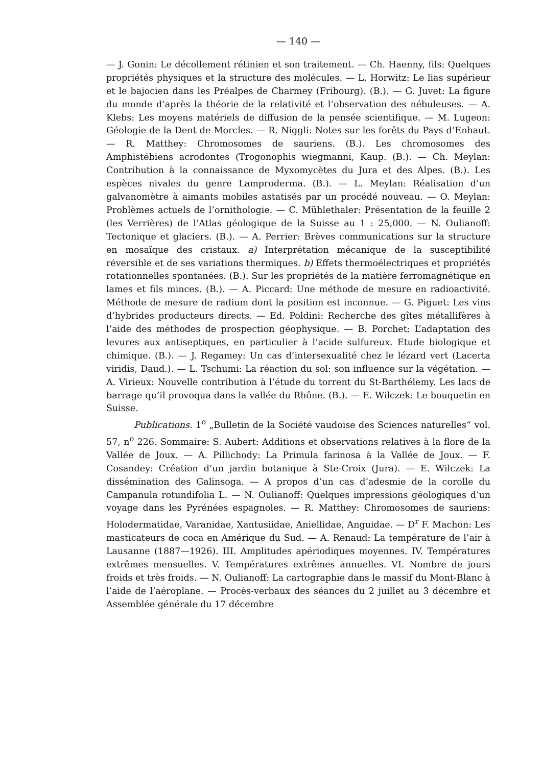— 140 —
— J. Gonin: Le décollement rétinien et son traitement. — Ch. Haenny, fils: Quelques propriétés physiques et la structure des molécules. — L. Horwitz: Le lias supérieur et le bajocien dans les Préalpes de Charmey (Fribourg). (B.). — G. Juvet: La figure du monde d’après la théorie de la relativité et l’observation des nébuleuses. — A. Klebs: Les moyens matériels de diffusion de la pensée scientifique. — M. Lugeon: Géologie de la Dent de Morcles. — R. Niggli: Notes sur les forêts du Pays d’Enhaut. — R. Matthey: Chromosomes de sauriens. (B.). Les chromosomes des Amphistébiens acrodontes (Trogonophis wiegmanni, Kaup. (B.). — Ch. Meylan: Contribution à la connaissance de Myxomycètes du Jura et des Alpes. (B.). Les espèces nivales du genre Lamproderma. (B.). — L. Meylan: Réalisation d’un galvanomètre à aimants mobiles astatisés par un procédé nouveau. — O. Meylan: Problèmes actuels de l’ornithologie. — C. Mühlethaler: Présentation de la feuille 2 (les Verrières) de l’Atlas géologique de la Suisse au 1 : 25,000. — N. Oulianoff: Tectonique et glaciers. (B.). — A. Perrier: Brèves communications sur la structure en mosaïque des cristaux. a) Interprétation mécanique de la susceptibilité réversible et de ses variations thermiques. b) Effets thermoélectriques et propriétés rotationnelles spontanées. (B.). Sur les propriétés de la matière ferromagnétique en lames et fils minces. (B.). — A. Piccard: Une méthode de mesure en radioactivité. Méthode de mesure de radium dont la position est inconnue. — G. Piguet: Les vins d’hybrides producteurs directs. — Ed. Poldini: Recherche des gîtes métallifères à l’aide des méthodes de prospection géophysique. — B. Porchet: L’adaptation des levures aux antiseptiques, en particulier à l’acide sulfureux. Etude biologique et chimique. (B.). — J. Regamey: Un cas d’intersexualité chez le lézard vert (Lacerta viridis, Daud.). — L. Tschumi: La réaction du sol: son influence sur la végétation. — A. Virieux: Nouvelle contribution à l’étude du torrent du St-Barthélemy. Les lacs de barrage qu’il provoqua dans la vallée du Rhône. (B.). — E. Wilczek: Le bouquetin en Suisse.
Publications. 1<sup>o</sup> „Bulletin de la Société vaudoise des Sciences naturelles“ vol. 57, n<sup>o</sup> 226. Sommaire: S. Aubert: Additions et observations relatives à la flore de la Vallée de Joux. — A. Pillichody: La Primula farinosa à la Vallée de Joux. — F. Cosandey: Création d’un jardin botanique à Ste-Croix (Jura). — E. Wilczek: La dissémination des Galinsoga. — A propos d’un cas d’adesmie de la corolle du Campanula rotundifolia L. — N. Oulianoff: Quelques impressions géologiques d’un voyage dans les Pyrénées espagnoles. — R. Matthey: Chromosomes de sauriens: Holodermatidae, Varanidae, Xantusiidae, Aniellidae, Anguidae. — D<sup>r</sup> F. Machon: Les masticateurs de coca en Amérique du Sud. — A. Renaud: La température de l’air à Lausanne (1887—1926). III. Amplitudes apériodiques moyennes. IV. Températures extrêmes mensuelles. V. Températures extrêmes annuelles. VI. Nombre de jours froids et très froids. — N. Oulianoff: La cartographie dans le massif du Mont-Blanc à l’aide de l’aéroplane. — Procès-verbaux des séances du 2 juillet au 3 décembre et Assemblée générale du 17 décembre